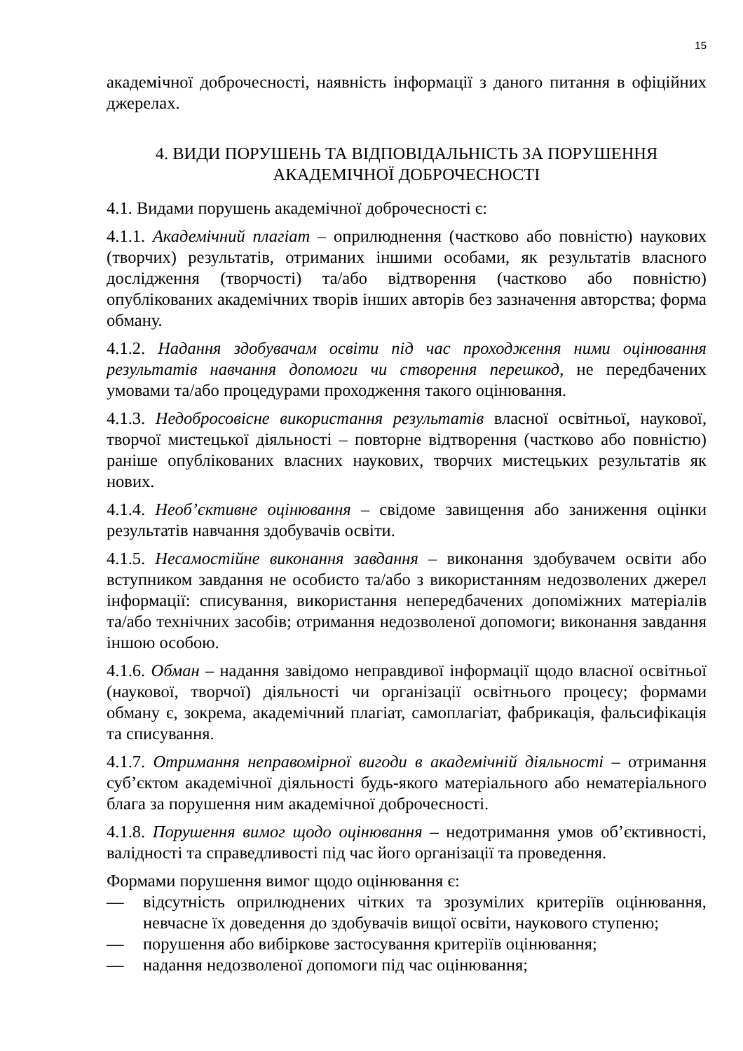15
академічної доброчесності, наявність інформації з даного питання в офіційних джерелах.
4. ВИДИ ПОРУШЕНЬ ТА ВІДПОВІДАЛЬНІСТЬ ЗА ПОРУШЕННЯ
АКАДЕМІЧНОЇ ДОБРОЧЕСНОСТІ
4.1. Видами порушень академічної доброчесності є:
4.1.1. Академічний плагіат – оприлюднення (частково або повністю) наукових (творчих) результатів, отриманих іншими особами, як результатів власного дослідження (творчості) та/або відтворення (частково або повністю) опублікованих академічних творів інших авторів без зазначення авторства; форма обману.
4.1.2. Надання здобувачам освіти під час проходження ними оцінювання результатів навчання допомоги чи створення перешкод, не передбачених умовами та/або процедурами проходження такого оцінювання.
4.1.3. Недобросовісне використання результатів власної освітньої, наукової, творчої мистецької діяльності – повторне відтворення (частково або повністю) раніше опублікованих власних наукових, творчих мистецьких результатів як нових.
4.1.4. Необ’єктивне оцінювання – свідоме завищення або заниження оцінки результатів навчання здобувачів освіти.
4.1.5. Несамостійне виконання завдання – виконання здобувачем освіти або вступником завдання не особисто та/або з використанням недозволених джерел інформації: списування, використання непередбачених допоміжних матеріалів та/або технічних засобів; отримання недозволеної допомоги; виконання завдання іншою особою.
4.1.6. Обман – надання завідомо неправдивої інформації щодо власної освітньої (наукової, творчої) діяльності чи організації освітнього процесу; формами обману є, зокрема, академічний плагіат, самоплагіат, фабрикація, фальсифікація та списування.
4.1.7. Отримання неправомірної вигоди в академічній діяльності – отримання суб’єктом академічної діяльності будь-якого матеріального або нематеріального блага за порушення ним академічної доброчесності.
4.1.8. Порушення вимог щодо оцінювання – недотримання умов об’єктивності, валідності та справедливості під час його організації та проведення.
Формами порушення вимог щодо оцінювання є:
— відсутність оприлюднених чітких та зрозумілих критеріїв оцінювання, невчасне їх доведення до здобувачів вищої освіти, наукового ступеню;
— порушення або вибіркове застосування критеріїв оцінювання;
— надання недозволеної допомоги під час оцінювання;